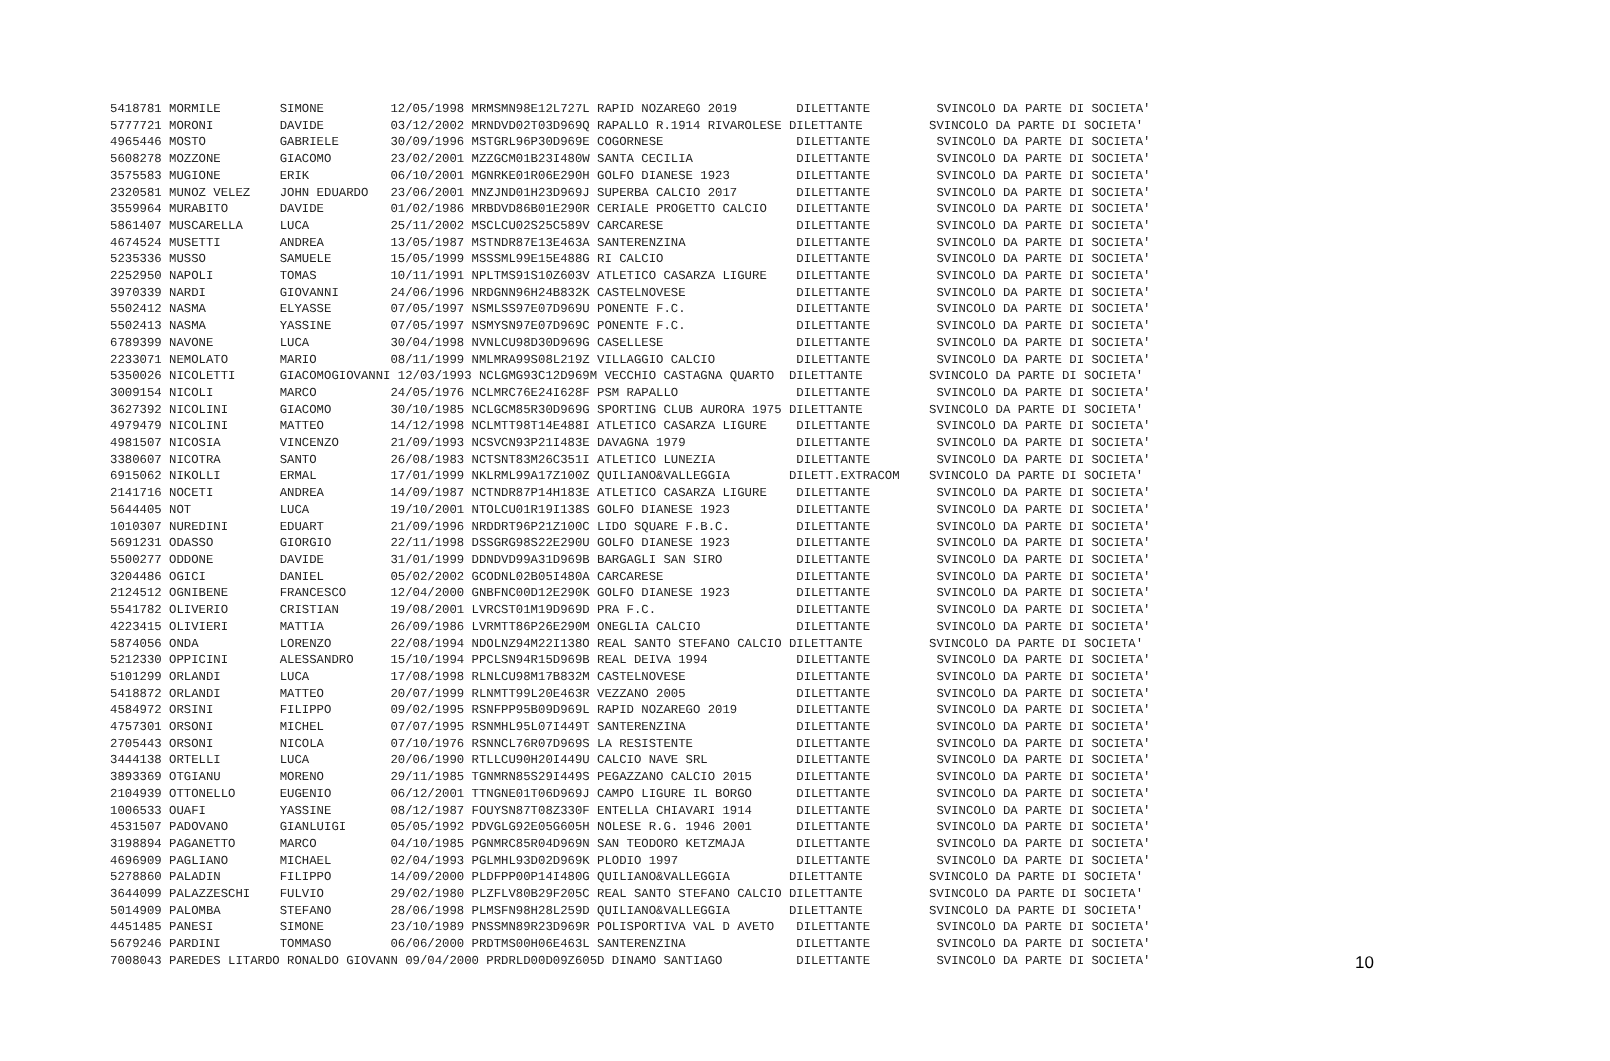5418781 MORMILE        SIMONE         12/05/1998 MRMSMN98E12L727L RAPID NOZAREGO 2019        DILETTANTE         SVINCOLO DA PARTE DI SOCIETA'
5777721 MORONI         DAVIDE         03/12/2002 MRNDVD02T03D969Q RAPALLO R.1914 RIVAROLESE DILETTANTE         SVINCOLO DA PARTE DI SOCIETA'
4965446 MOSTO          GABRIELE       30/09/1996 MSTGRL96P30D969E COGORNESE                  DILETTANTE         SVINCOLO DA PARTE DI SOCIETA'
5608278 MOZZONE        GIACOMO        23/02/2001 MZZGCM01B23I480W SANTA CECILIA              DILETTANTE         SVINCOLO DA PARTE DI SOCIETA'
3575583 MUGIONE        ERIK           06/10/2001 MGNRKE01R06E290H GOLFO DIANESE 1923         DILETTANTE         SVINCOLO DA PARTE DI SOCIETA'
2320581 MUNOZ VELEZ    JOHN EDUARDO   23/06/2001 MNZJND01H23D969J SUPERBA CALCIO 2017        DILETTANTE         SVINCOLO DA PARTE DI SOCIETA'
3559964 MURABITO       DAVIDE         01/02/1986 MRBDVD86B01E290R CERIALE PROGETTO CALCIO    DILETTANTE         SVINCOLO DA PARTE DI SOCIETA'
5861407 MUSCARELLA     LUCA           25/11/2002 MSCLCU02S25C589V CARCARESE                  DILETTANTE         SVINCOLO DA PARTE DI SOCIETA'
4674524 MUSETTI        ANDREA         13/05/1987 MSTNDR87E13E463A SANTERENZINA               DILETTANTE         SVINCOLO DA PARTE DI SOCIETA'
5235336 MUSSO          SAMUELE        15/05/1999 MSSSML99E15E488G RI CALCIO                  DILETTANTE         SVINCOLO DA PARTE DI SOCIETA'
2252950 NAPOLI         TOMAS          10/11/1991 NPLTMS91S10Z603V ATLETICO CASARZA LIGURE    DILETTANTE         SVINCOLO DA PARTE DI SOCIETA'
3970339 NARDI          GIOVANNI       24/06/1996 NRDGNN96H24B832K CASTELNOVESE               DILETTANTE         SVINCOLO DA PARTE DI SOCIETA'
5502412 NASMA          ELYASSE        07/05/1997 NSMLSS97E07D969U PONENTE F.C.               DILETTANTE         SVINCOLO DA PARTE DI SOCIETA'
5502413 NASMA          YASSINE        07/05/1997 NSMYSN97E07D969C PONENTE F.C.               DILETTANTE         SVINCOLO DA PARTE DI SOCIETA'
6789399 NAVONE         LUCA           30/04/1998 NVNLCU98D30D969G CASELLESE                  DILETTANTE         SVINCOLO DA PARTE DI SOCIETA'
2233071 NEMOLATO       MARIO          08/11/1999 NMLMRA99S08L219Z VILLAGGIO CALCIO           DILETTANTE         SVINCOLO DA PARTE DI SOCIETA'
5350026 NICOLETTI      GIACOMOGIOVANNI 12/03/1993 NCLGMG93C12D969M VECCHIO CASTAGNA QUARTO  DILETTANTE         SVINCOLO DA PARTE DI SOCIETA'
3009154 NICOLI         MARCO          24/05/1976 NCLMRC76E24I628F PSM RAPALLO                DILETTANTE         SVINCOLO DA PARTE DI SOCIETA'
3627392 NICOLINI       GIACOMO        30/10/1985 NCLGCM85R30D969G SPORTING CLUB AURORA 1975 DILETTANTE         SVINCOLO DA PARTE DI SOCIETA'
4979479 NICOLINI       MATTEO         14/12/1998 NCLMTT98T14E488I ATLETICO CASARZA LIGURE    DILETTANTE         SVINCOLO DA PARTE DI SOCIETA'
4981507 NICOSIA        VINCENZO       21/09/1993 NCSVCN93P21I483E DAVAGNA 1979               DILETTANTE         SVINCOLO DA PARTE DI SOCIETA'
3380607 NICOTRA        SANTO          26/08/1983 NCTSNT83M26C351I ATLETICO LUNEZIA           DILETTANTE         SVINCOLO DA PARTE DI SOCIETA'
6915062 NIKOLLI        ERMAL          17/01/1999 NKLRML99A17Z100Z QUILIANO&VALLEGGIA        DILETT.EXTRACOM    SVINCOLO DA PARTE DI SOCIETA'
2141716 NOCETI         ANDREA         14/09/1987 NCTNDR87P14H183E ATLETICO CASARZA LIGURE    DILETTANTE         SVINCOLO DA PARTE DI SOCIETA'
5644405 NOT            LUCA           19/10/2001 NTOLCU01R19I138S GOLFO DIANESE 1923         DILETTANTE         SVINCOLO DA PARTE DI SOCIETA'
1010307 NUREDINI       EDUART         21/09/1996 NRDDRT96P21Z100C LIDO SQUARE F.B.C.         DILETTANTE         SVINCOLO DA PARTE DI SOCIETA'
5691231 ODASSO         GIORGIO        22/11/1998 DSSGRG98S22E290U GOLFO DIANESE 1923         DILETTANTE         SVINCOLO DA PARTE DI SOCIETA'
5500277 ODDONE         DAVIDE         31/01/1999 DDNDVD99A31D969B BARGAGLI SAN SIRO          DILETTANTE         SVINCOLO DA PARTE DI SOCIETA'
3204486 OGICI          DANIEL         05/02/2002 GCODNL02B05I480A CARCARESE                  DILETTANTE         SVINCOLO DA PARTE DI SOCIETA'
2124512 OGNIBENE       FRANCESCO      12/04/2000 GNBFNC00D12E290K GOLFO DIANESE 1923         DILETTANTE         SVINCOLO DA PARTE DI SOCIETA'
5541782 OLIVERIO       CRISTIAN       19/08/2001 LVRCST01M19D969D PRA F.C.                   DILETTANTE         SVINCOLO DA PARTE DI SOCIETA'
4223415 OLIVIERI       MATTIA         26/09/1986 LVRMTT86P26E290M ONEGLIA CALCIO             DILETTANTE         SVINCOLO DA PARTE DI SOCIETA'
5874056 ONDA           LORENZO        22/08/1994 NDOLNZ94M22I138O REAL SANTO STEFANO CALCIO DILETTANTE         SVINCOLO DA PARTE DI SOCIETA'
5212330 OPPICINI       ALESSANDRO     15/10/1994 PPCLSN94R15D969B REAL DEIVA 1994            DILETTANTE         SVINCOLO DA PARTE DI SOCIETA'
5101299 ORLANDI        LUCA           17/08/1998 RLNLCU98M17B832M CASTELNOVESE               DILETTANTE         SVINCOLO DA PARTE DI SOCIETA'
5418872 ORLANDI        MATTEO         20/07/1999 RLNMTT99L20E463R VEZZANO 2005               DILETTANTE         SVINCOLO DA PARTE DI SOCIETA'
4584972 ORSINI         FILIPPO        09/02/1995 RSNFPP95B09D969L RAPID NOZAREGO 2019        DILETTANTE         SVINCOLO DA PARTE DI SOCIETA'
4757301 ORSONI         MICHEL         07/07/1995 RSNMHL95L07I449T SANTERENZINA               DILETTANTE         SVINCOLO DA PARTE DI SOCIETA'
2705443 ORSONI         NICOLA         07/10/1976 RSNNCL76R07D969S LA RESISTENTE              DILETTANTE         SVINCOLO DA PARTE DI SOCIETA'
3444138 ORTELLI        LUCA           20/06/1990 RTLLCU90H20I449U CALCIO NAVE SRL            DILETTANTE         SVINCOLO DA PARTE DI SOCIETA'
3893369 OTGIANU        MORENO         29/11/1985 TGNMRN85S29I449S PEGAZZANO CALCIO 2015      DILETTANTE         SVINCOLO DA PARTE DI SOCIETA'
2104939 OTTONELLO      EUGENIO        06/12/2001 TTNGNE01T06D969J CAMPO LIGURE IL BORGO      DILETTANTE         SVINCOLO DA PARTE DI SOCIETA'
1006533 OUAFI          YASSINE        08/12/1987 FOUYSN87T08Z330F ENTELLA CHIAVARI 1914      DILETTANTE         SVINCOLO DA PARTE DI SOCIETA'
4531507 PADOVANO       GIANLUIGI      05/05/1992 PDVGLG92E05G605H NOLESE R.G. 1946 2001      DILETTANTE         SVINCOLO DA PARTE DI SOCIETA'
3198894 PAGANETTO      MARCO          04/10/1985 PGNMRC85R04D969N SAN TEODORO KETZMAJA       DILETTANTE         SVINCOLO DA PARTE DI SOCIETA'
4696909 PAGLIANO       MICHAEL        02/04/1993 PGLMHL93D02D969K PLODIO 1997                DILETTANTE         SVINCOLO DA PARTE DI SOCIETA'
5278860 PALADIN        FILIPPO        14/09/2000 PLDFPP00P14I480G QUILIANO&VALLEGGIA        DILETTANTE         SVINCOLO DA PARTE DI SOCIETA'
3644099 PALAZZESCHI    FULVIO         29/02/1980 PLZFLV80B29F205C REAL SANTO STEFANO CALCIO DILETTANTE         SVINCOLO DA PARTE DI SOCIETA'
5014909 PALOMBA        STEFANO        28/06/1998 PLMSFN98H28L259D QUILIANO&VALLEGGIA        DILETTANTE         SVINCOLO DA PARTE DI SOCIETA'
4451485 PANESI         SIMONE         23/10/1989 PNSSMN89R23D969R POLISPORTIVA VAL D AVETO   DILETTANTE         SVINCOLO DA PARTE DI SOCIETA'
5679246 PARDINI        TOMMASO        06/06/2000 PRDTMS00H06E463L SANTERENZINA               DILETTANTE         SVINCOLO DA PARTE DI SOCIETA'
7008043 PAREDES LITARDO RONALDO GIOVANN 09/04/2000 PRDRLD00D09Z605D DINAMO SANTIAGO          DILETTANTE         SVINCOLO DA PARTE DI SOCIETA'
10